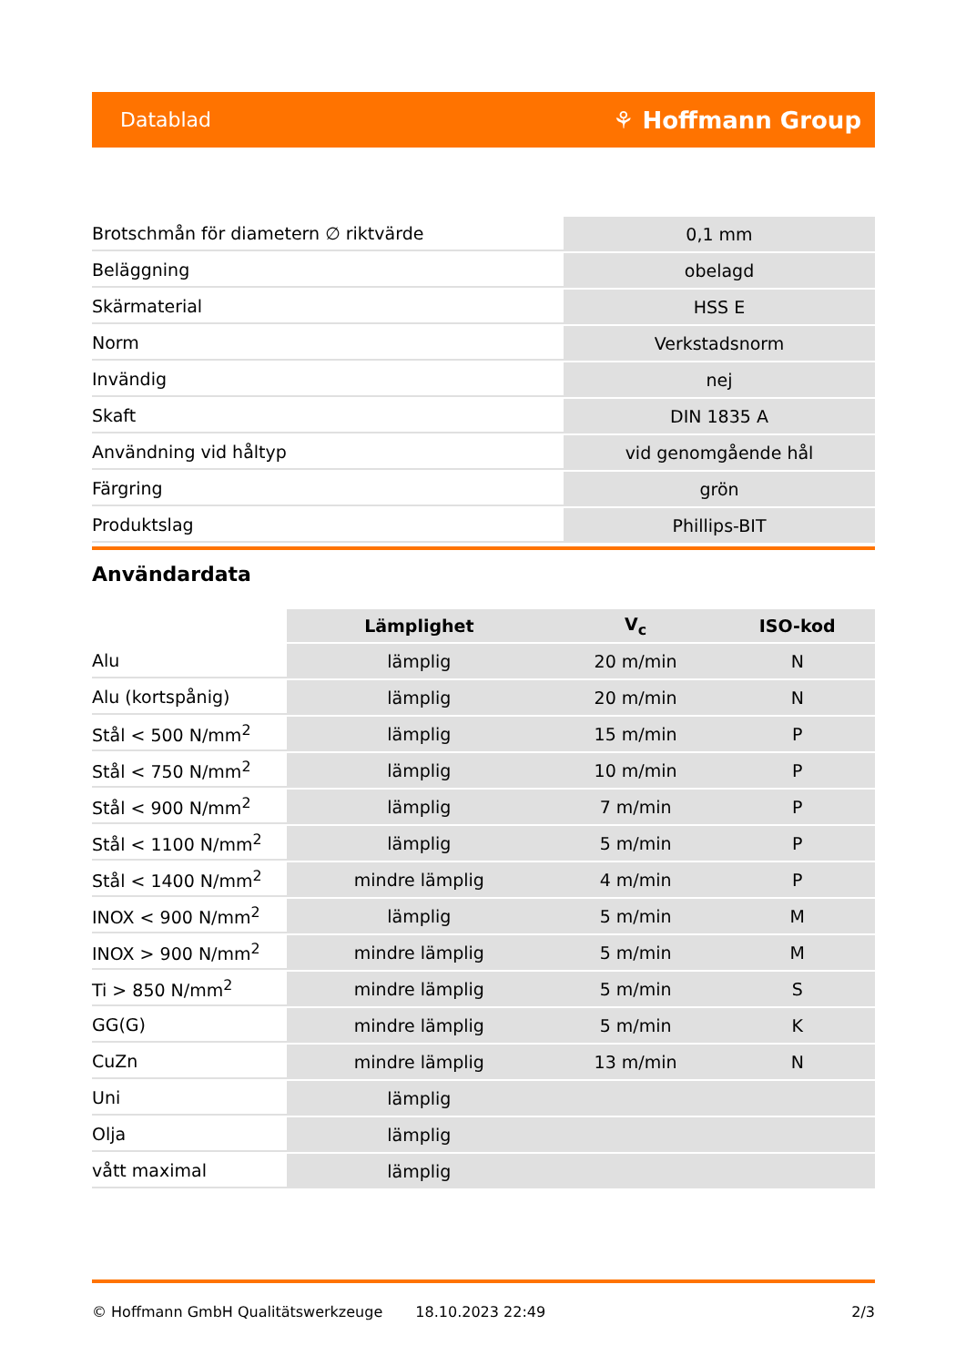Datablad ⚘ Hoffmann Group
| Brotschmån för diametern ∅ riktvärde | 0,1 mm |
| Beläggning | obelagd |
| Skärmaterial | HSS E |
| Norm | Verkstadsnorm |
| Invändig | nej |
| Skaft | DIN 1835 A |
| Användning vid håltyp | vid genomgående hål |
| Färgring | grön |
| Produktslag | Phillips-BIT |
Användardata
| | Lämplighet | V<sub>c</sub> | ISO-kod |
| --- | --- | --- | --- |
| Alu | lämplig | 20 m/min | N |
| Alu (kortspånig) | lämplig | 20 m/min | N |
| Stål < 500 N/mm<sup>2</sup> | lämplig | 15 m/min | P |
| Stål < 750 N/mm<sup>2</sup> | lämplig | 10 m/min | P |
| Stål < 900 N/mm<sup>2</sup> | lämplig | 7 m/min | P |
| Stål < 1100 N/mm<sup>2</sup> | lämplig | 5 m/min | P |
| Stål < 1400 N/mm<sup>2</sup> | mindre lämplig | 4 m/min | P |
| INOX < 900 N/mm<sup>2</sup> | lämplig | 5 m/min | M |
| INOX > 900 N/mm<sup>2</sup> | mindre lämplig | 5 m/min | M |
| Ti > 850 N/mm<sup>2</sup> | mindre lämplig | 5 m/min | S |
| GG(G) | mindre lämplig | 5 m/min | K |
| CuZn | mindre lämplig | 13 m/min | N |
| Uni | lämplig | | |
| Olja | lämplig | | |
| vått maximal | lämplig | | |
© Hoffmann GmbH Qualitätswerkzeuge 18.10.2023 22:49 2/3